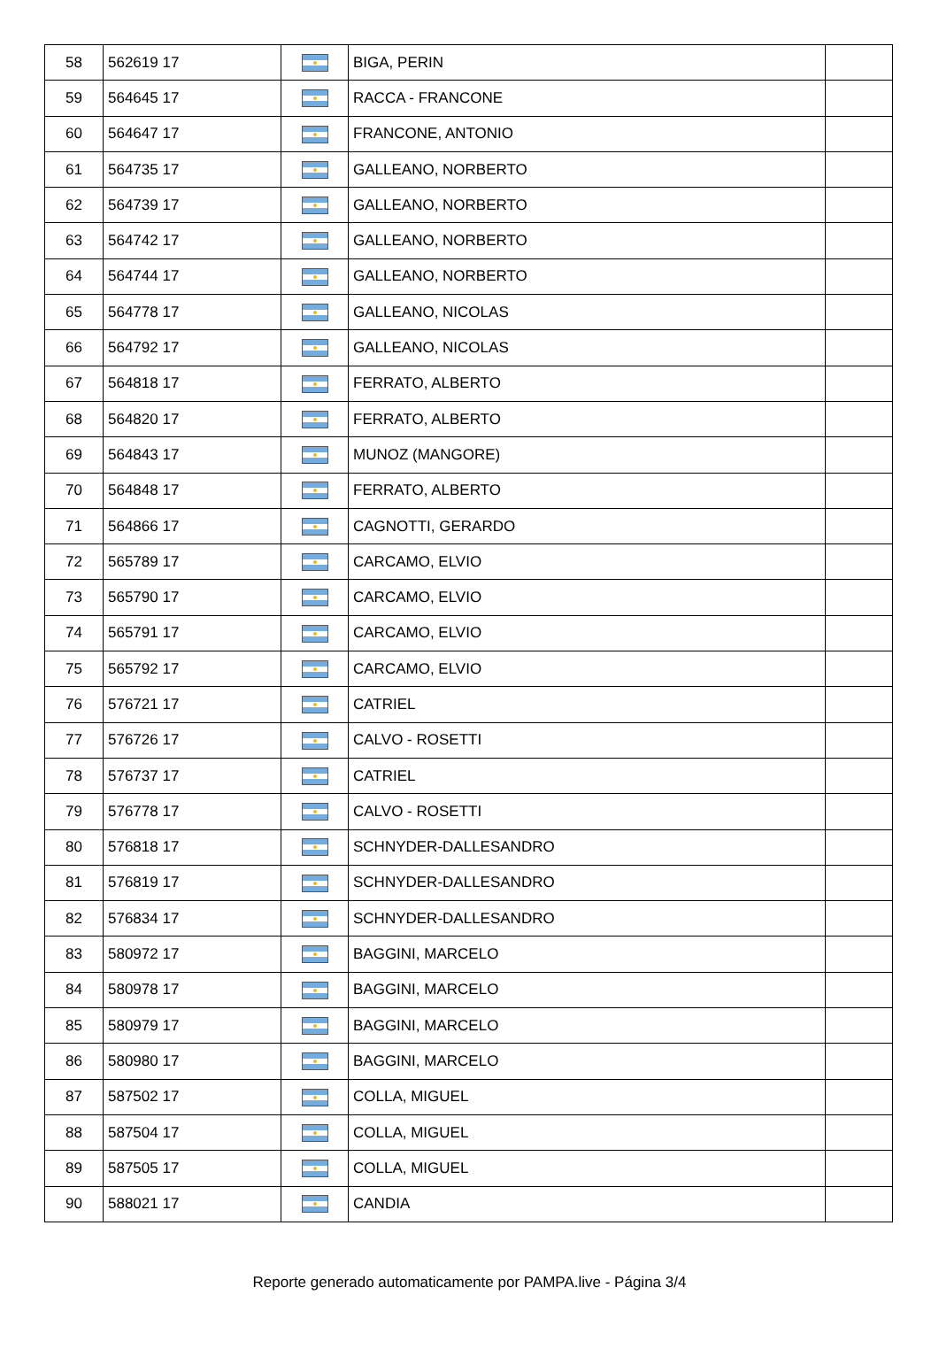| 58 | 562619 17 | | BIGA, PERIN | |
| 59 | 564645 17 | | RACCA - FRANCONE | |
| 60 | 564647 17 | | FRANCONE, ANTONIO | |
| 61 | 564735 17 | | GALLEANO, NORBERTO | |
| 62 | 564739 17 | | GALLEANO, NORBERTO | |
| 63 | 564742 17 | | GALLEANO, NORBERTO | |
| 64 | 564744 17 | | GALLEANO, NORBERTO | |
| 65 | 564778 17 | | GALLEANO, NICOLAS | |
| 66 | 564792 17 | | GALLEANO, NICOLAS | |
| 67 | 564818 17 | | FERRATO, ALBERTO | |
| 68 | 564820 17 | | FERRATO, ALBERTO | |
| 69 | 564843 17 | | MUNOZ (MANGORE) | |
| 70 | 564848 17 | | FERRATO, ALBERTO | |
| 71 | 564866 17 | | CAGNOTTI, GERARDO | |
| 72 | 565789 17 | | CARCAMO, ELVIO | |
| 73 | 565790 17 | | CARCAMO, ELVIO | |
| 74 | 565791 17 | | CARCAMO, ELVIO | |
| 75 | 565792 17 | | CARCAMO, ELVIO | |
| 76 | 576721 17 | | CATRIEL | |
| 77 | 576726 17 | | CALVO - ROSETTI | |
| 78 | 576737 17 | | CATRIEL | |
| 79 | 576778 17 | | CALVO - ROSETTI | |
| 80 | 576818 17 | | SCHNYDER-DALLESANDRO | |
| 81 | 576819 17 | | SCHNYDER-DALLESANDRO | |
| 82 | 576834 17 | | SCHNYDER-DALLESANDRO | |
| 83 | 580972 17 | | BAGGINI, MARCELO | |
| 84 | 580978 17 | | BAGGINI, MARCELO | |
| 85 | 580979 17 | | BAGGINI, MARCELO | |
| 86 | 580980 17 | | BAGGINI, MARCELO | |
| 87 | 587502 17 | | COLLA, MIGUEL | |
| 88 | 587504 17 | | COLLA, MIGUEL | |
| 89 | 587505 17 | | COLLA, MIGUEL | |
| 90 | 588021 17 | | CANDIA | |
Reporte generado automaticamente por PAMPA.live - Página 3/4